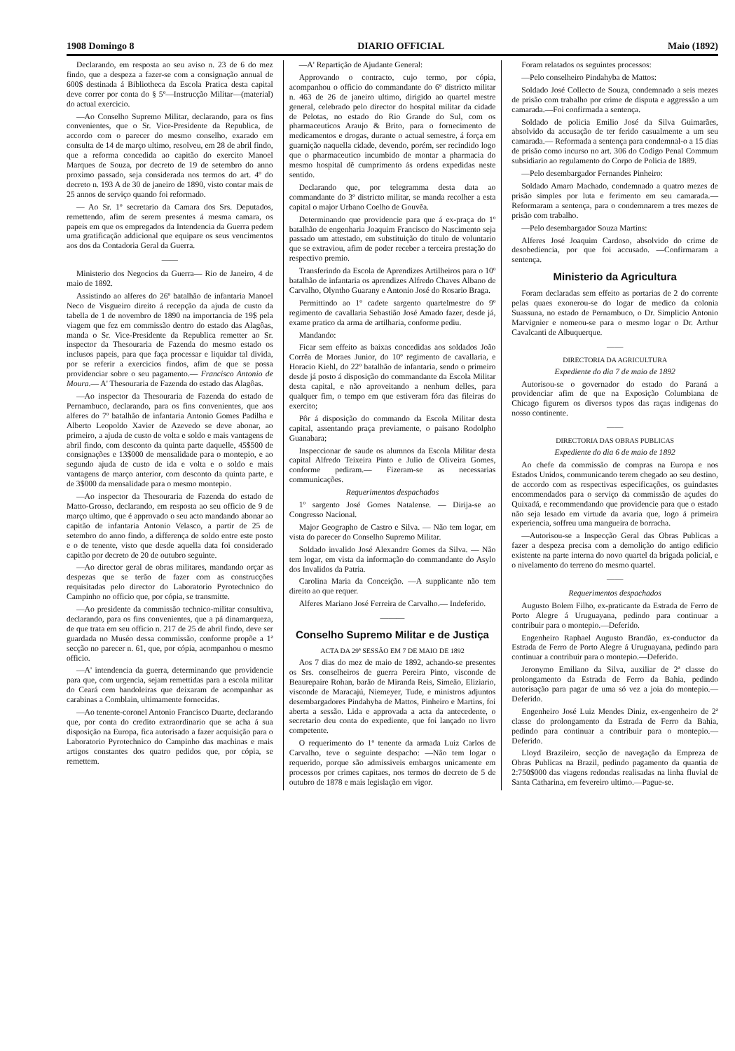1908 Domingo 8 DIARIO OFFICIAL Maio (1892)
Declarando, em resposta ao seu aviso n. 23 de 6 do mez findo, que a despeza a fazer-se com a consignação annual de 600$ destinada á Bibliotheca da Escola Pratica desta capital deve correr por conta do § 5º—Instrucção Militar—(material) do actual exercicio.
—Ao Conselho Supremo Militar, declarando, para os fins convenientes, que o Sr. Vice-Presidente da Republica, de accordo com o parecer do mesmo conselho, exarado em consulta de 14 de março ultimo, resolveu, em 28 de abril findo, que a reforma concedida ao capitão do exercito Manoel Marques de Souza, por decreto de 19 de setembro do anno proximo passado, seja considerada nos termos do art. 4º do decreto n. 193 A de 30 de janeiro de 1890, visto contar mais de 25 annos de serviço quando foi reformado.
— Ao Sr. 1º secretario da Camara dos Srs. Deputados, remettendo, afim de serem presentes á mesma camara, os papeis em que os empregados da Intendencia da Guerra pedem uma gratificação addicional que equipare os seus vencimentos aos dos da Contadoria Geral da Guerra.
——
Ministerio dos Negocios da Guerra— Rio de Janeiro, 4 de maio de 1892.
Assistindo ao alferes do 26º batalhão de infantaria Manoel Neco de Visgueiro direito á recepção da ajuda de custo da tabella de 1 de novembro de 1890 na importancia de 19$ pela viagem que fez em commissão dentro do estado das Alagôas, manda o Sr. Vice-Presidente da Republica remetter ao Sr. inspector da Thesouraria de Fazenda do mesmo estado os inclusos papeis, para que faça processar e liquidar tal divida, por se referir a exercicios findos, afim de que se possa providenciar sobre o seu pagamento.— Francisco Antonio de Moura.— A' Thesouraria de Fazenda do estado das Alagôas.
—Ao inspector da Thesouraria de Fazenda do estado de Pernambuco, declarando, para os fins convenientes, que aos alferes do 7º batalhão de infantaria Antonio Gomes Padilha e Alberto Leopoldo Xavier de Azevedo se deve abonar, ao primeiro, a ajuda de custo de volta e soldo e mais vantagens de abril findo, com desconto da quinta parte daquelle, 45$500 de consignações e 13$000 de mensalidade para o montepio, e ao segundo ajuda de custo de ida e volta e o soldo e mais vantagens de março anterior, com desconto da quinta parte, e de 3$000 da mensalidade para o mesmo montepio.
—Ao inspector da Thesouraria de Fazenda do estado de Matto-Grosso, declarando, em resposta ao seu officio de 9 de março ultimo, que é approvado o seu acto mandando abonar ao capitão de infantaria Antonio Velasco, a partir de 25 de setembro do anno findo, a differença de soldo entre este posto e o de tenente, visto que desde aquella data foi considerado capitão por decreto de 20 de outubro seguinte.
—Ao director geral de obras militares, mandando orçar as despezas que se terão de fazer com as construcções requisitadas pelo director do Laboratorio Pyrotechnico do Campinho no officio que, por cópia, se transmitte.
—Ao presidente da commissão technico-militar consultiva, declarando, para os fins convenientes, que a pá dinamarqueza, de que trata em seu officio n. 217 de 25 de abril findo, deve ser guardada no Muséo dessa commissão, conforme propõe a 1ª secção no parecer n. 61, que, por cópia, acompanhou o mesmo officio.
—A' intendencia da guerra, determinando que providencie para que, com urgencia, sejam remettidas para a escola militar do Ceará cem bandoleiras que deixaram de acompanhar as carabinas a Comblain, ultimamente fornecidas.
—Ao tenente-coronel Antonio Francisco Duarte, declarando que, por conta do credito extraordinario que se acha á sua disposição na Europa, fica autorisado a fazer acquisição para o Laboratorio Pyrotechnico do Campinho das machinas e mais artigos constantes dos quatro pedidos que, por cópia, se remettem.
—A' Repartição de Ajudante General:
Approvando o contracto, cujo termo, por cópia, acompanhou o officio do commandante do 6º districto militar n. 463 de 26 de janeiro ultimo, dirigido ao quartel mestre general, celebrado pelo director do hospital militar da cidade de Pelotas, no estado do Rio Grande do Sul, com os pharmaceuticos Araujo & Brito, para o fornecimento de medicamentos e drogas, durante o actual semestre, á força em guarnição naquella cidade, devendo, porém, ser recindido logo que o pharmaceutico incumbido de montar a pharmacia do mesmo hospital dê cumprimento ás ordens expedidas neste sentido.
Declarando que, por telegramma desta data ao commandante do 3º districto militar, se manda recolher a esta capital o major Urbano Coelho de Gouvêa.
Determinando que providencie para que á ex-praça do 1º batalhão de engenharia Joaquim Francisco do Nascimento seja passado um attestado, em substituição do titulo de voluntario que se extraviou, afim de poder receber a terceira prestação do respectivo premio.
Transferindo da Escola de Aprendizes Artilheiros para o 10º batalhão de infantaria os aprendizes Alfredo Chaves Albano de Carvalho, Olyntho Guarany e Antonio José do Rosario Braga.
Permittindo ao 1º cadete sargento quartelmestre do 9º regimento de cavallaria Sebastião José Amado fazer, desde já, exame pratico da arma de artilharia, conforme pediu.
Mandando:
Ficar sem effeito as baixas concedidas aos soldados João Corrêa de Moraes Junior, do 10º regimento de cavallaria, e Horacio Kiehl, do 22º batalhão de infantaria, sendo o primeiro desde já posto á disposição do commandante da Escola Militar desta capital, e não aproveitando a nenhum delles, para qualquer fim, o tempo em que estiveram fóra das fileiras do exercito;
Pôr á disposição do commando da Escola Militar desta capital, assentando praça previamente, o paisano Rodolpho Guanabara;
Inspeccionar de saude os alumnos da Escola Militar desta capital Alfredo Teixeira Pinto e Julio de Oliveira Gomes, conforme pediram.— Fizeram-se as necessarias communicações.
Requerimentos despachados
1º sargento José Gomes Natalense. — Dirija-se ao Congresso Nacional.
Major Geographo de Castro e Silva. — Não tem logar, em vista do parecer do Conselho Supremo Militar.
Soldado invalido José Alexandre Gomes da Silva. — Não tem logar, em vista da informação do commandante do Asylo dos Invalidos da Patria.
Carolina Maria da Conceição. —A supplicante não tem direito ao que requer.
Alferes Mariano José Ferreira de Carvalho.— Indeferido.
———
Conselho Supremo Militar e de Justiça
ACTA DA 29ª SESSÃO EM 7 DE MAIO DE 1892
Aos 7 dias do mez de maio de 1892, achando-se presentes os Srs. conselheiros de guerra Pereira Pinto, visconde de Beaurepaire Rohan, barão de Miranda Reis, Simeão, Eliziario, visconde de Maracajú, Niemeyer, Tude, e ministros adjuntos desembargadores Pindahyba de Mattos, Pinheiro e Martins, foi aberta a sessão. Lida e approvada a acta da antecedente, o secretario deu conta do expediente, que foi lançado no livro competente.
O requerimento do 1º tenente da armada Luiz Carlos de Carvalho, teve o seguinte despacho: —Não tem logar o requerido, porque são admissiveis embargos unicamente em processos por crimes capitaes, nos termos do decreto de 5 de outubro de 1878 e mais legislação em vigor.
Foram relatados os seguintes processos:
—Pelo conselheiro Pindahyba de Mattos:
Soldado José Collecto de Souza, condemnado a seis mezes de prisão com trabalho por crime de disputa e aggressão a um camarada.—Foi confirmada a sentença.
Soldado de policia Emilio José da Silva Guimarães, absolvido da accusação de ter ferido casualmente a um seu camarada.— Reformada a sentença para condemnal-o a 15 dias de prisão como incurso no art. 306 do Codigo Penal Commum subsidiario ao regulamento do Corpo de Policia de 1889.
—Pelo desembargador Fernandes Pinheiro:
Soldado Amaro Machado, condemnado a quatro mezes de prisão simples por luta e ferimento em seu camarada.—Reformaram a sentença, para o condemnarem a tres mezes de prisão com trabalho.
—Pelo desembargador Souza Martins:
Alferes José Joaquim Cardoso, absolvido do crime de desobediencia, por que foi accusado. —Confirmaram a sentença.
Ministerio da Agricultura
Foram declaradas sem effeito as portarias de 2 do corrente pelas quaes exonerou-se do logar de medico da colonia Suassuna, no estado de Pernambuco, o Dr. Simplicio Antonio Marvignier e nomeou-se para o mesmo logar o Dr. Arthur Cavalcanti de Albuquerque.
——
DIRECTORIA DA AGRICULTURA
Expediente do dia 7 de maio de 1892
Autorisou-se o governador do estado do Paraná a providenciar afim de que na Exposição Columbiana de Chicago figurem os diversos typos das raças indigenas do nosso continente.
——
DIRECTORIA DAS OBRAS PUBLICAS
Expediente do dia 6 de maio de 1892
Ao chefe da commissão de compras na Europa e nos Estados Unidos, communicando terem chegado ao seu destino, de accordo com as respectivas especificações, os guindastes encommendados para o serviço da commissão de açudes do Quixadá, e recommendando que providencie para que o estado não seja lesado em virtude da avaria que, logo á primeira experiencia, soffreu uma mangueira de borracha.
—Autorisou-se a Inspecção Geral das Obras Publicas a fazer a despeza precisa com a demolição do antigo edificio existente na parte interna do novo quartel da brigada policial, e o nivelamento do terreno do mesmo quartel.
——
Requerimentos despachados
Augusto Bolem Filho, ex-praticante da Estrada de Ferro de Porto Alegre á Uruguayana, pedindo para continuar a contribuir para o montepio.—Deferido.
Engenheiro Raphael Augusto Brandão, ex-conductor da Estrada de Ferro de Porto Alegre á Uruguayana, pedindo para continuar a contribuir para o montepio.—Deferido.
Jeronymo Emiliano da Silva, auxiliar de 2ª classe do prolongamento da Estrada de Ferro da Bahia, pedindo autorisação para pagar de uma só vez a joia do montepio.—Deferido.
Engenheiro José Luiz Mendes Diniz, ex-engenheiro de 2ª classe do prolongamento da Estrada de Ferro da Bahia, pedindo para continuar a contribuir para o montepio.—Deferido.
Lloyd Brazileiro, secção de navegação da Empreza de Obras Publicas na Brazil, pedindo pagamento da quantia de 2:750$000 das viagens redondas realisadas na linha fluvial de Santa Catharina, em fevereiro ultimo.—Pague-se.